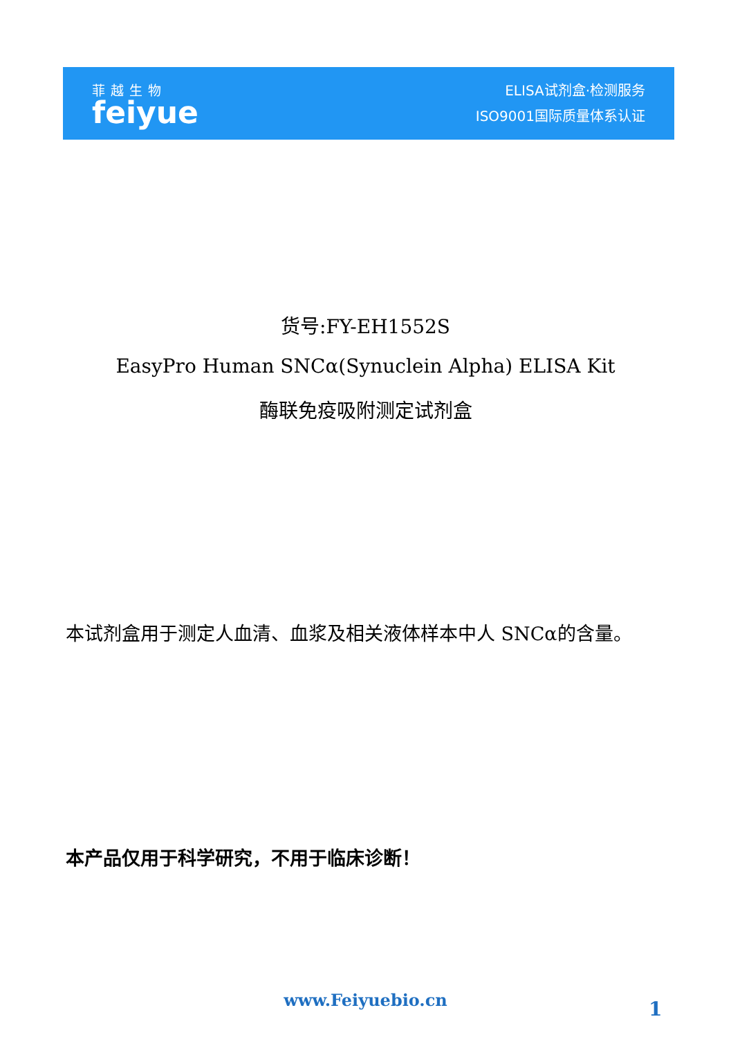菲越生物
feiyue
ELISA试剂盒·检测服务
ISO9001国际质量体系认证
货号:FY-EH1552S
EasyPro Human SNCα(Synuclein Alpha) ELISA Kit
酶联免疫吸附测定试剂盒
本试剂盒用于测定人血清、血浆及相关液体样本中人 SNCα的含量。
本产品仅用于科学研究，不用于临床诊断！
www.Feiyuebio.cn 1